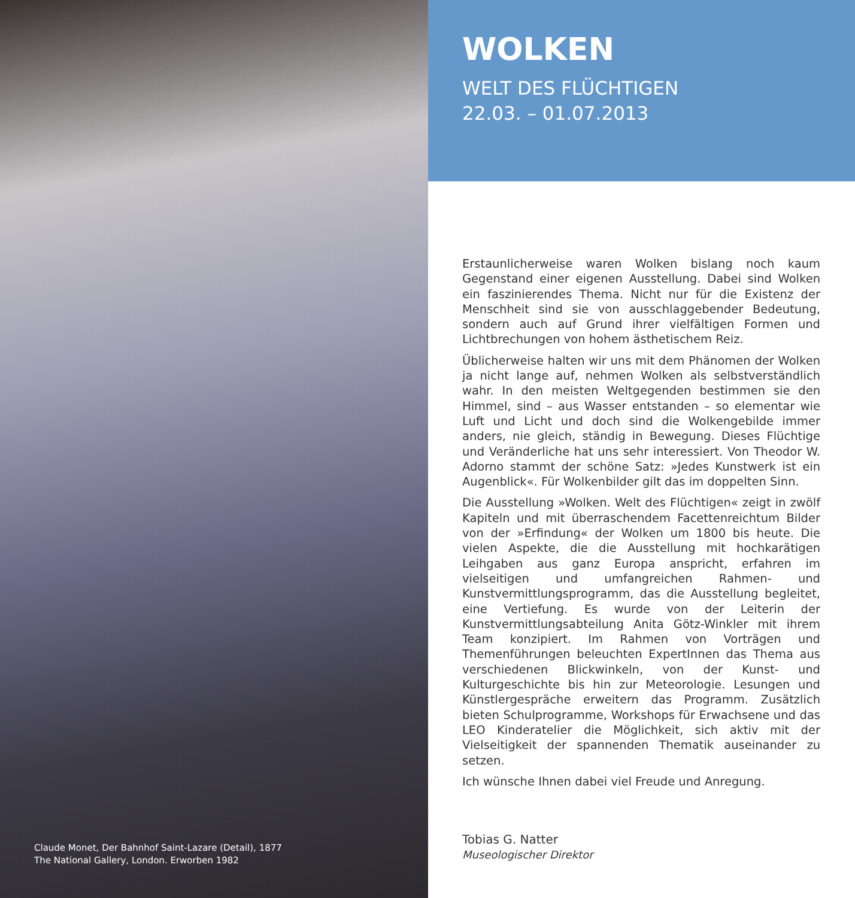Claude Monet, Der Bahnhof Saint-Lazare (Detail), 1877
The National Gallery, London. Erworben 1982
WOLKEN
WELT DES FLÜCHTIGEN
22.03. – 01.07.2013
Erstaunlicherweise waren Wolken bislang noch kaum Gegenstand einer eigenen Ausstellung. Dabei sind Wolken ein faszinierendes Thema. Nicht nur für die Existenz der Menschheit sind sie von ausschlaggebender Bedeutung, sondern auch auf Grund ihrer vielfältigen Formen und Lichtbrechungen von hohem ästhetischem Reiz.
Üblicherweise halten wir uns mit dem Phänomen der Wolken ja nicht lange auf, nehmen Wolken als selbstverständlich wahr. In den meisten Weltgegenden bestimmen sie den Himmel, sind – aus Wasser entstanden – so elementar wie Luft und Licht und doch sind die Wolkengebilde immer anders, nie gleich, ständig in Bewegung. Dieses Flüchtige und Veränderliche hat uns sehr interessiert. Von Theodor W. Adorno stammt der schöne Satz: »Jedes Kunstwerk ist ein Augenblick«. Für Wolkenbilder gilt das im doppelten Sinn.
Die Ausstellung »Wolken. Welt des Flüchtigen« zeigt in zwölf Kapiteln und mit überraschendem Facettenreichtum Bilder von der »Erfindung« der Wolken um 1800 bis heute. Die vielen Aspekte, die die Ausstellung mit hochkarätigen Leihgaben aus ganz Europa anspricht, erfahren im vielseitigen und umfangreichen Rahmen- und Kunstvermittlungsprogramm, das die Ausstellung begleitet, eine Vertiefung. Es wurde von der Leiterin der Kunstvermittlungsabteilung Anita Götz-Winkler mit ihrem Team konzipiert. Im Rahmen von Vorträgen und Themenführungen beleuchten ExpertInnen das Thema aus verschiedenen Blickwinkeln, von der Kunst- und Kulturgeschichte bis hin zur Meteorologie. Lesungen und Künstlergespräche erweitern das Programm. Zusätzlich bieten Schulprogramme, Workshops für Erwachsene und das LEO Kinderatelier die Möglichkeit, sich aktiv mit der Vielseitigkeit der spannenden Thematik auseinander zu setzen.
Ich wünsche Ihnen dabei viel Freude und Anregung.
Tobias G. Natter
Museologischer Direktor